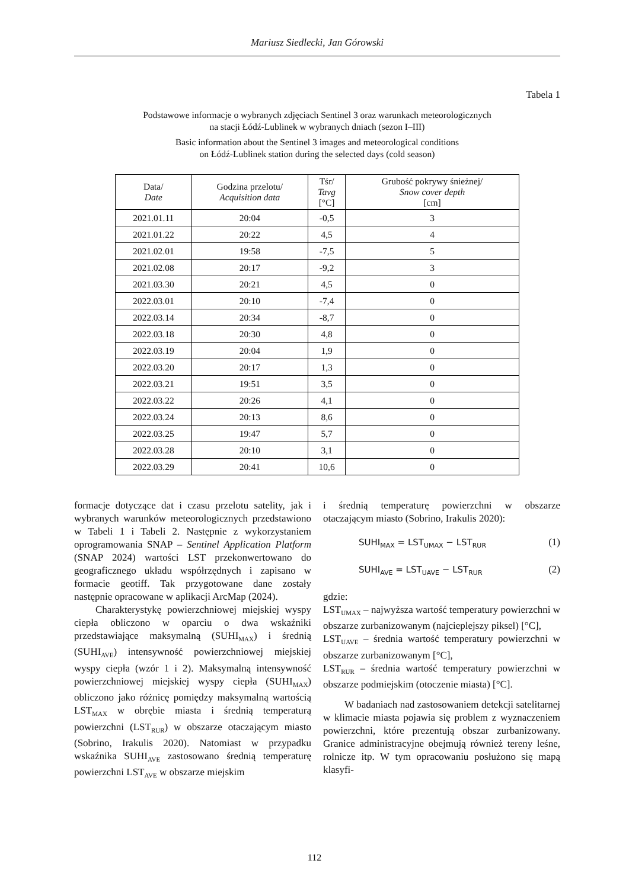Mariusz Siedlecki, Jan Górowski
Tabela 1
Podstawowe informacje o wybranych zdjęciach Sentinel 3 oraz warunkach meteorologicznych
na stacji Łódź-Lublinek w wybranych dniach (sezon I–III)
Basic information about the Sentinel 3 images and meteorological conditions
on Łódź-Lublinek station during the selected days (cold season)
| Data/ Date | Godzina przelotu/ Acquisition data | Tśr/ Tavg [°C] | Grubość pokrywy śnieżnej/ Snow cover depth [cm] |
| --- | --- | --- | --- |
| 2021.01.11 | 20:04 | -0,5 | 3 |
| 2021.01.22 | 20:22 | 4,5 | 4 |
| 2021.02.01 | 19:58 | -7,5 | 5 |
| 2021.02.08 | 20:17 | -9,2 | 3 |
| 2021.03.30 | 20:21 | 4,5 | 0 |
| 2022.03.01 | 20:10 | -7,4 | 0 |
| 2022.03.14 | 20:34 | -8,7 | 0 |
| 2022.03.18 | 20:30 | 4,8 | 0 |
| 2022.03.19 | 20:04 | 1,9 | 0 |
| 2022.03.20 | 20:17 | 1,3 | 0 |
| 2022.03.21 | 19:51 | 3,5 | 0 |
| 2022.03.22 | 20:26 | 4,1 | 0 |
| 2022.03.24 | 20:13 | 8,6 | 0 |
| 2022.03.25 | 19:47 | 5,7 | 0 |
| 2022.03.28 | 20:10 | 3,1 | 0 |
| 2022.03.29 | 20:41 | 10,6 | 0 |
formacje dotyczące dat i czasu przelotu satelity, jak i wybranych warunków meteorologicznych przedstawiono w Tabeli 1 i Tabeli 2. Następnie z wykorzystaniem oprogramowania SNAP – Sentinel Application Platform (SNAP 2024) wartości LST przekonwertowano do geograficznego układu współrzędnych i zapisano w formacie geotiff. Tak przygotowane dane zostały następnie opracowane w aplikacji ArcMap (2024).
Charakterystykę powierzchniowej miejskiej wyspy ciepła obliczono w oparciu o dwa wskaźniki przedstawiające maksymalną (SUHI<sub>MAX</sub>) i średnią (SUHI<sub>AVE</sub>) intensywność powierzchniowej miejskiej wyspy ciepła (wzór 1 i 2). Maksymalną intensywność powierzchniowej miejskiej wyspy ciepła (SUHI<sub>MAX</sub>) obliczono jako różnicę pomiędzy maksymalną wartością LST<sub>MAX</sub> w obrębie miasta i średnią temperaturą powierzchni (LST<sub>RUR</sub>) w obszarze otaczającym miasto (Sobrino, Irakulis 2020). Natomiast w przypadku wskaźnika SUHI<sub>AVE</sub> zastosowano średnią temperaturę powierzchni LST<sub>AVE</sub> w obszarze miejskim
i średnią temperaturę powierzchni w obszarze otaczającym miasto (Sobrino, Irakulis 2020):
SUHI<sub>MAX</sub> = LST<sub>UMAX</sub> − LST<sub>RUR</sub> (1)
SUHI<sub>AVE</sub> = LST<sub>UAVE</sub> − LST<sub>RUR</sub> (2)
gdzie:
LST<sub>UMAX</sub> – najwyższa wartość temperatury powierzchni w obszarze zurbanizowanym (najcieplejszy piksel) [°C],
LST<sub>UAVE</sub> – średnia wartość temperatury powierzchni w obszarze zurbanizowanym [°C],
LST<sub>RUR</sub> – średnia wartość temperatury powierzchni w obszarze podmiejskim (otoczenie miasta) [°C].
W badaniach nad zastosowaniem detekcji satelitarnej w klimacie miasta pojawia się problem z wyznaczeniem powierzchni, które prezentują obszar zurbanizowany. Granice administracyjne obejmują również tereny leśne, rolnicze itp. W tym opracowaniu posłużono się mapą klasyfi-
112